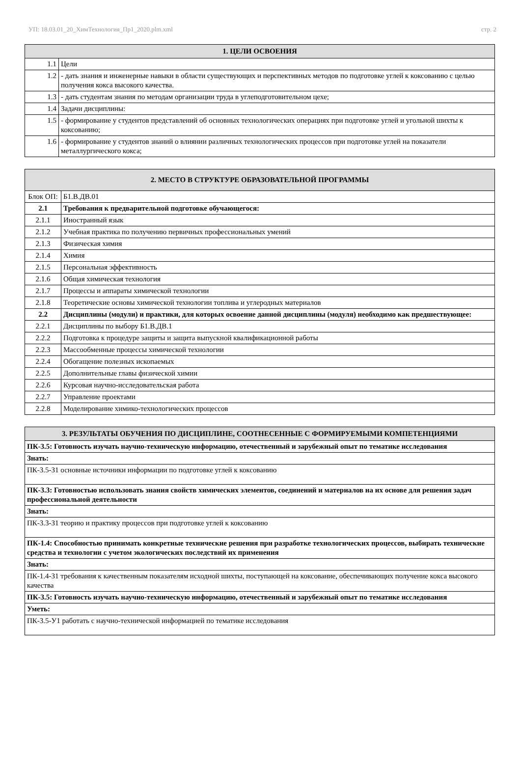УП: 18.03.01_20_ХимТехнология_Пр1_2020.plm.xml стр. 2
| 1. ЦЕЛИ ОСВОЕНИЯ | |
| --- | --- |
| 1.1 | Цели |
| 1.2 | - дать знания и инженерные навыки в области существующих и перспективных методов по подготовке углей к коксованию с целью получения кокса высокого качества. |
| 1.3 | - дать студентам знания по методам организации труда в углеподготовительном цехе; |
| 1.4 | Задачи дисциплины: |
| 1.5 | - формирование у студентов представлений об основных технологических операциях при подготовке углей и угольной шихты к коксованию; |
| 1.6 | - формирование у студентов знаний о влиянии различных технологических процессов при подготовке углей на показатели металлургического кокса; |
| 2. МЕСТО В СТРУКТУРЕ ОБРАЗОВАТЕЛЬНОЙ ПРОГРАММЫ | | |
| --- | --- | --- |
| Блок ОП: | | Б1.В.ДВ.01 |
| 2.1 | Требования к предварительной подготовке обучающегося: | |
| 2.1.1 | Иностранный язык | |
| 2.1.2 | Учебная практика по получению первичных профессиональных умений | |
| 2.1.3 | Физическая химия | |
| 2.1.4 | Химия | |
| 2.1.5 | Персональная эффективность | |
| 2.1.6 | Общая химическая технология | |
| 2.1.7 | Процессы и аппараты химической технологии | |
| 2.1.8 | Теоретические основы химической технологии топлива и углеродных материалов | |
| 2.2 | Дисциплины (модули) и практики, для которых освоение данной дисциплины (модуля) необходимо как предшествующее: | |
| 2.2.1 | Дисциплины по выбору Б1.В.ДВ.1 | |
| 2.2.2 | Подготовка к процедуре защиты и защита выпускной квалификационной работы | |
| 2.2.3 | Массообменные процессы химической технологии | |
| 2.2.4 | Обогащение полезных ископаемых | |
| 2.2.5 | Дополнительные главы физической химии | |
| 2.2.6 | Курсовая научно-исследовательская работа | |
| 2.2.7 | Управление проектами | |
| 2.2.8 | Моделирование химико-технологических процессов | |
| 3. РЕЗУЛЬТАТЫ ОБУЧЕНИЯ ПО ДИСЦИПЛИНЕ, СООТНЕСЕННЫЕ С ФОРМИРУЕМЫМИ КОМПЕТЕНЦИЯМИ |
| --- |
| ПК-3.5: Готовность изучать научно-техническую информацию, отечественный и зарубежный опыт по тематике исследования |
| Знать: |
| ПК-3.5-З1 основные источники информации по подготовке углей к коксованию |
| ПК-3.3: Готовностью использовать знания свойств химических элементов, соединений и материалов на их основе для решения задач профессиональной деятельности |
| Знать: |
| ПК-3.3-З1 теорию и практику процессов при подготовке углей к коксованию |
| ПК-1.4: Способностью принимать конкретные технические решения при разработке технологических процессов, выбирать технические средства и технологии с учетом экологических последствий их применения |
| Знать: |
| ПК-1.4-З1 требования к качественным показателям исходной шихты, поступающей на коксование, обеспечивающих получение кокса высокого качества |
| ПК-3.5: Готовность изучать научно-техническую информацию, отечественный и зарубежный опыт по тематике исследования |
| Уметь: |
| ПК-3.5-У1 работать с научно-технической информацией по тематике исследования |